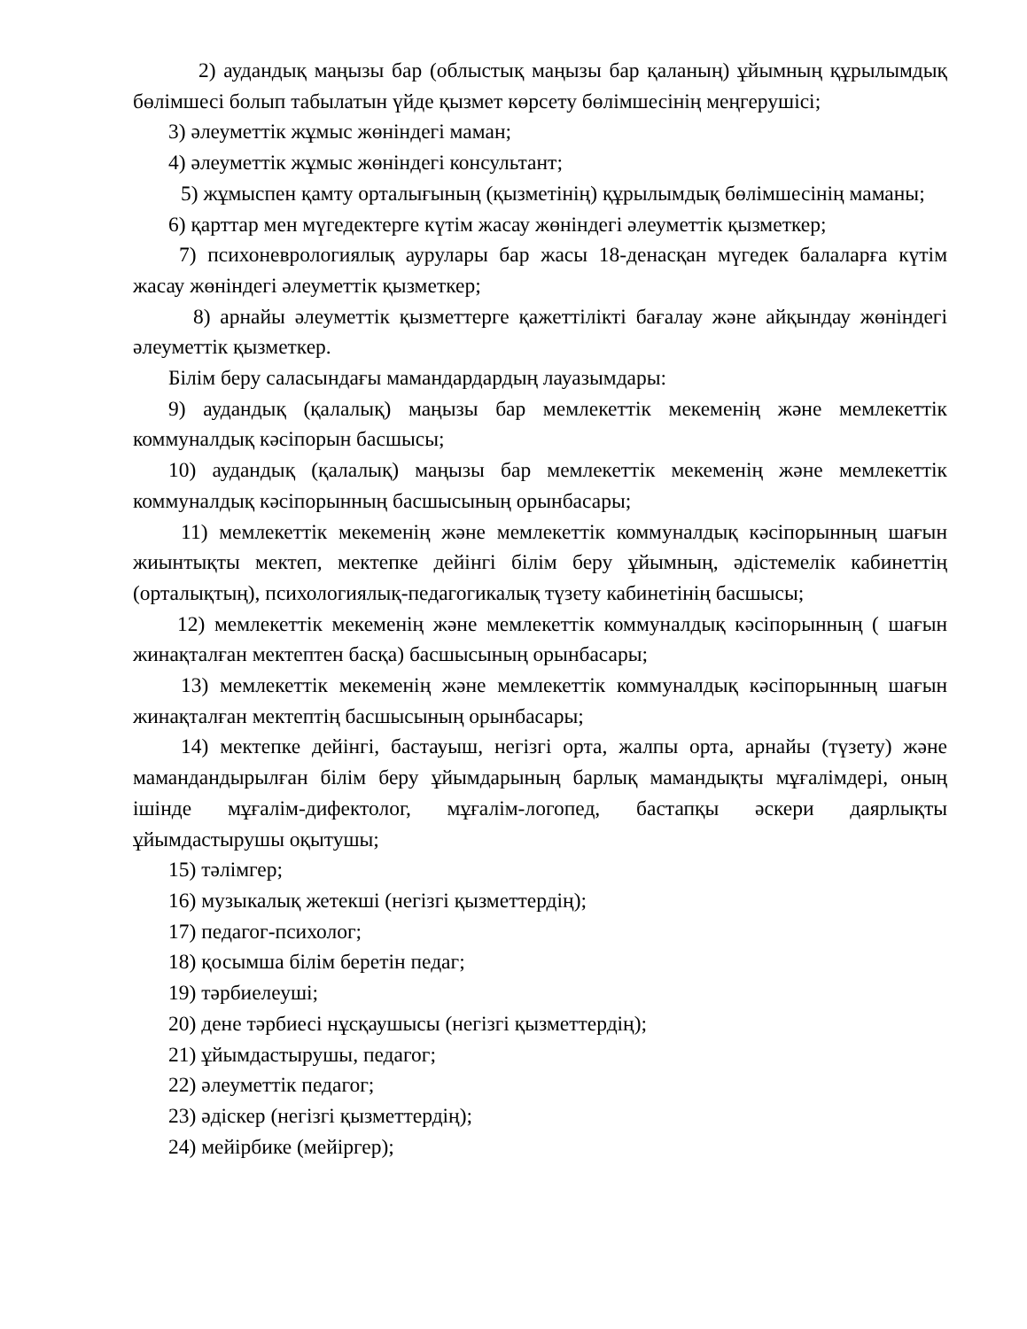2) аудандық маңызы бар (облыстық маңызы бар қаланың) ұйымның құрылымдық бөлімшесі болып табылатын үйде қызмет көрсету бөлімшесінің меңгерушісі;
3) әлеуметтік жұмыс жөніндегі маман;
4) әлеуметтік жұмыс жөніндегі консультант;
5) жұмыспен қамту орталығының (қызметінің) құрылымдық бөлімшесінің маманы;
6) қарттар мен мүгедектерге күтім жасау жөніндегі әлеуметтік қызметкер;
7) психоневрологиялық аурулары бар жасы 18-денасқан мүгедек балаларға күтім жасау жөніндегі әлеуметтік қызметкер;
8) арнайы әлеуметтік қызметтерге қажеттілікті бағалау және айқындау жөніндегі әлеуметтік қызметкер.
Білім беру саласындағы мамандардардың лауазымдары:
9) аудандық (қалалық) маңызы бар мемлекеттік мекеменің және мемлекеттік коммуналдық кәсіпорын басшысы;
10) аудандық (қалалық) маңызы бар мемлекеттік мекеменің және мемлекеттік коммуналдық кәсіпорынның басшысының орынбасары;
11) мемлекеттік мекеменің және мемлекеттік коммуналдық кәсіпорынның шағын жиынтықты мектеп, мектепке дейінгі білім беру ұйымның, әдістемелік кабинеттің (орталықтың), психологиялық-педагогикалық түзету кабинетінің басшысы;
12) мемлекеттік мекеменің және мемлекеттік коммуналдық кәсіпорынның ( шағын жинақталған мектептен басқа) басшысының орынбасары;
13) мемлекеттік мекеменің және мемлекеттік коммуналдық кәсіпорынның шағын жинақталған мектептің басшысының орынбасары;
14) мектепке дейінгі, бастауыш, негізгі орта, жалпы орта, арнайы (түзету) және мамандандырылған білім беру ұйымдарының барлық мамандықты мұғалімдері, оның ішінде мұғалім-дифектолог, мұғалім-логопед, бастапқы әскери даярлықты ұйымдастырушы оқытушы;
15) тәлімгер;
16) музыкалық жетекші (негізгі қызметтердің);
17) педагог-психолог;
18) қосымша білім беретін педаг;
19) тәрбиелеуші;
20) дене тәрбиесі нұсқаушысы (негізгі қызметтердің);
21) ұйымдастырушы, педагог;
22) әлеуметтік педагог;
23) әдіскер (негізгі қызметтердің);
24) мейірбике (мейіргер);